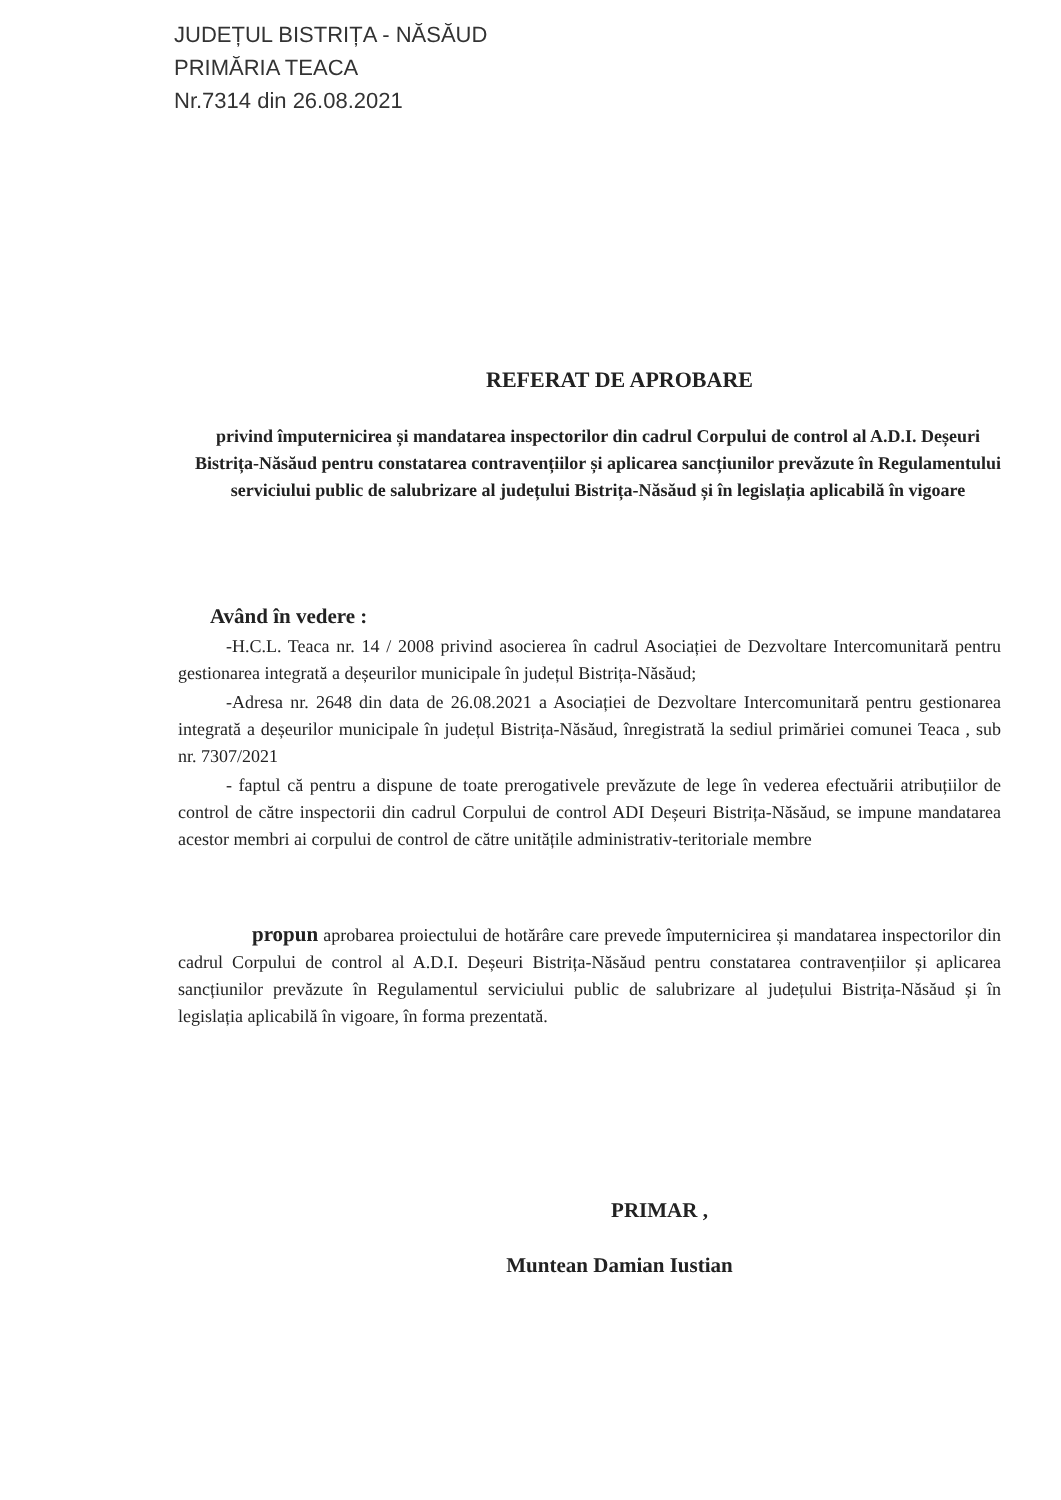JUDEȚUL BISTRIȚA - NĂSĂUD
PRIMĂRIA TEACA
Nr.7314 din 26.08.2021
REFERAT DE APROBARE
privind împuternicirea și mandatarea inspectorilor din cadrul Corpului de control al A.D.I. Deșeuri Bistrița-Năsăud pentru constatarea contravențiilor și aplicarea sancțiunilor prevăzute în Regulamentului serviciului public de salubrizare al județului Bistrița-Năsăud și în legislația aplicabilă în vigoare
Având în vedere :
-H.C.L. Teaca nr. 14 / 2008 privind asocierea în cadrul Asociației de Dezvoltare Intercomunitară pentru gestionarea integrată a deșeurilor municipale în județul Bistrița-Năsăud;
-Adresa nr. 2648 din data de 26.08.2021 a Asociației de Dezvoltare Intercomunitară pentru gestionarea integrată a deșeurilor municipale în județul Bistrița-Năsăud, înregistrată la sediul primăriei comunei Teaca , sub nr. 7307/2021
- faptul că pentru a dispune de toate prerogativele prevăzute de lege în vederea efectuării atribuțiilor de control de către inspectorii din cadrul Corpului de control ADI Deșeuri Bistrița-Năsăud, se impune mandatarea acestor membri ai corpului de control de către unitățile administrativ-teritoriale membre
propun aprobarea proiectului de hotărâre care prevede împuternicirea și mandatarea inspectorilor din cadrul Corpului de control al A.D.I. Deșeuri Bistrița-Năsăud pentru constatarea contravențiilor și aplicarea sancțiunilor prevăzute în Regulamentul serviciului public de salubrizare al județului Bistrița-Năsăud și în legislația aplicabilă în vigoare, în forma prezentată.
PRIMAR ,
Muntean Damian Iustian